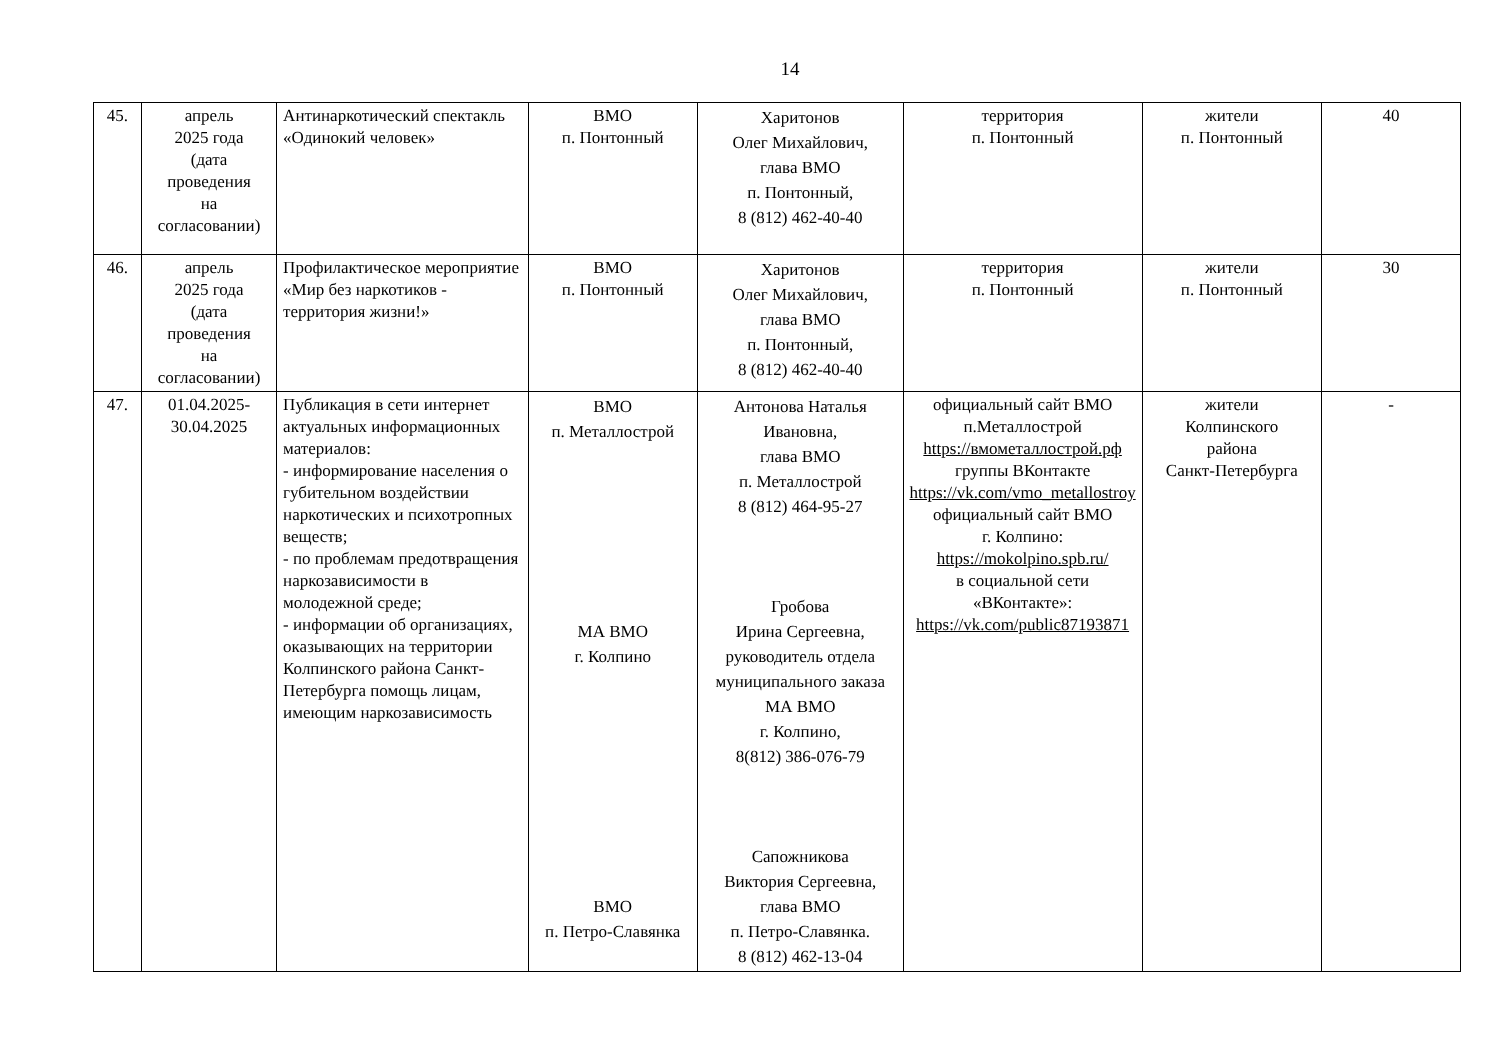14
| 45. | апрель 2025 года (дата проведения на согласовании) | Антинаркотический спектакль «Одинокий человек» | ВМО п. Понтонный | Харитонов Олег Михайлович, глава ВМО п. Понтонный, 8 (812) 462-40-40 | территория п. Понтонный | жители п. Понтонный | 40 |
| 46. | апрель 2025 года (дата проведения на согласовании) | Профилактическое мероприятие «Мир без наркотиков - территория жизни!» | ВМО п. Понтонный | Харитонов Олег Михайлович, глава ВМО п. Понтонный, 8 (812) 462-40-40 | территория п. Понтонный | жители п. Понтонный | 30 |
| 47. | 01.04.2025- 30.04.2025 | Публикация в сети интернет актуальных информационных материалов: - информирование населения о губительном воздействии наркотических и психотропных веществ; - по проблемам предотвращения наркозависимости в молодежной среде; - информации об организациях, оказывающих на территории Колпинского района Санкт-Петербурга помощь лицам, имеющим наркозависимость | ВМО п. Металлострой МА ВМО г. Колпино ВМО п. Петро-Славянка | Антонова Наталья Ивановна, глава ВМО п. Металлострой 8 (812) 464-95-27 Гробова Ирина Сергеевна, руководитель отдела муниципального заказа МА ВМО г. Колпино, 8(812) 386-076-79 Сапожникова Виктория Сергеевна, глава ВМО п. Петро-Славянка. 8 (812) 462-13-04 | официальный сайт ВМО п.Металлострой https://вмометаллострой.рф группы ВКонтакте https://vk.com/vmo_metallostroy официальный сайт ВМО г. Колпино: https://mokolpino.spb.ru/ в социальной сети «ВКонтакте»: https://vk.com/public87193871 | жители Колпинского района Санкт-Петербурга | - |